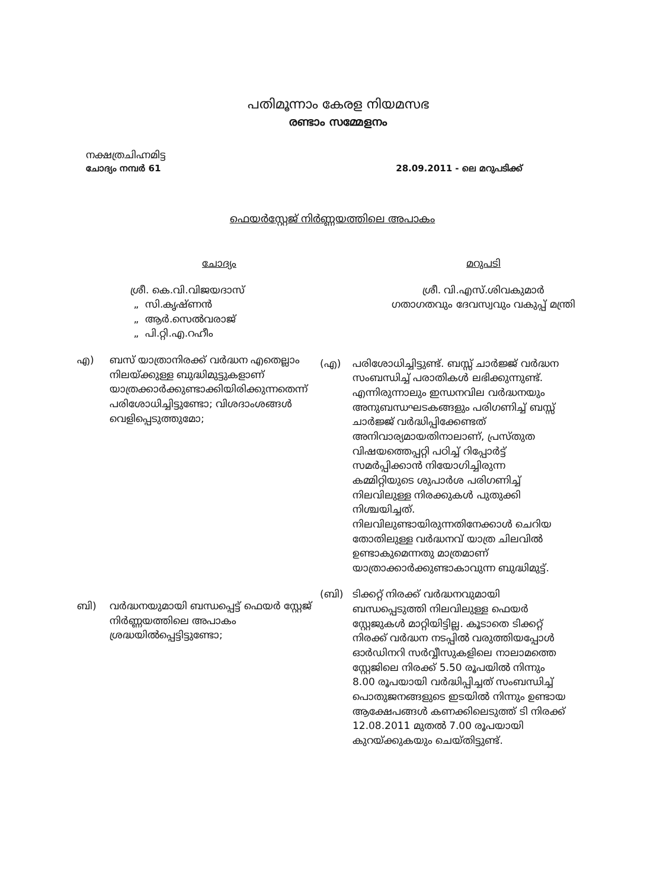പതിമൂന്നാം കേരള നിയമസഭ
രണ്ടാം സമ്മേളനം
നക്ഷത്രചിഹ്നമിട്ട
ചോദ്യം നമ്പർ 61 28.09.2011 - ലെ മറുപടിക്ക്
ഫെയർസ്റ്റേജ് നിർണ്ണയത്തിലെ അപാകം
ചോദ്യം
ശ്രീ. കെ.വി.വിജയദാസ്
„ സി.കൃഷ്ണൻ
„ ആർ.സെൽവരാജ്
„ പി.റ്റി.എ.റഹീം
എ) ബസ് യാത്രാനിരക്ക് വർദ്ധന എതെല്ലാം നിലയ്ക്കുള്ള ബുദ്ധിമുട്ടുകളാണ് യാത്രക്കാർക്കുണ്ടാക്കിയിരിക്കുന്നതെന്ന് പരിശോധിച്ചിട്ടുണ്ടോ; വിശദാംശങ്ങൾ വെളിപ്പെടുത്തുമോ;
ബി) വർദ്ധനയുമായി ബന്ധപ്പെട്ട് ഫെയർ സ്റ്റേജ് നിർണ്ണയത്തിലെ അപാകം ശ്രദ്ധയിൽപ്പെട്ടിട്ടുണ്ടോ;
മറുപടി
ശ്രീ. വി.എസ്.ശിവകുമാർ
ഗതാഗതവും ദേവസ്വവും വകുപ്പ് മന്ത്രി
(എ) പരിശോധിച്ചിട്ടുണ്ട്. ബസ്സ് ചാർജ്ജ് വർദ്ധന സംബന്ധിച്ച് പരാതികൾ ലഭിക്കുന്നുണ്ട്. എന്നിരുന്നാലും ഇന്ധനവില വർദ്ധനയും അനുബന്ധഘടകങ്ങളും പരിഗണിച്ച് ബസ്സ് ചാർജ്ജ് വർദ്ധിപ്പിക്കേണ്ടത് അനിവാര്യമായതിനാലാണ്, പ്രസ്തുത വിഷയത്തെപ്പറ്റി പഠിച്ച് റിപ്പോർട്ട് സമർപ്പിക്കാൻ നിയോഗിച്ചിരുന്ന കമ്മിറ്റിയുടെ ശുപാർശ പരിഗണിച്ച് നിലവിലുള്ള നിരക്കുകൾ പുതുക്കി നിശ്ചയിച്ചത്.
നിലവിലുണ്ടായിരുന്നതിനേക്കാൾ ചെറിയ തോതിലുള്ള വർദ്ധനവ് യാത്ര ചിലവിൽ ഉണ്ടാകുമെന്നതു മാത്രമാണ് യാത്രാക്കാർക്കുണ്ടാകാവുന്ന ബുദ്ധിമുട്ട്.
(ബി) ടിക്കറ്റ് നിരക്ക് വർദ്ധനവുമായി ബന്ധപ്പെടുത്തി നിലവിലുള്ള ഫെയർ സ്റ്റേജുകൾ മാറ്റിയിട്ടില്ല. കൂടാതെ ടിക്കറ്റ് നിരക്ക് വർദ്ധന നടപ്പിൽ വരുത്തിയപ്പോൾ ഓർഡിനറി സർവ്വീസുകളിലെ നാലാമത്തെ സ്റ്റേജിലെ നിരക്ക് 5.50 രൂപയിൽ നിന്നും 8.00 രൂപയായി വർദ്ധിപ്പിച്ചത് സംബന്ധിച്ച് പൊതുജനങ്ങളുടെ ഇടയിൽ നിന്നും ഉണ്ടായ ആക്ഷേപങ്ങൾ കണക്കിലെടുത്ത് ടി നിരക്ക് 12.08.2011 മുതൽ 7.00 രൂപയായി കുറയ്ക്കുകയും ചെയ്തിട്ടുണ്ട്.